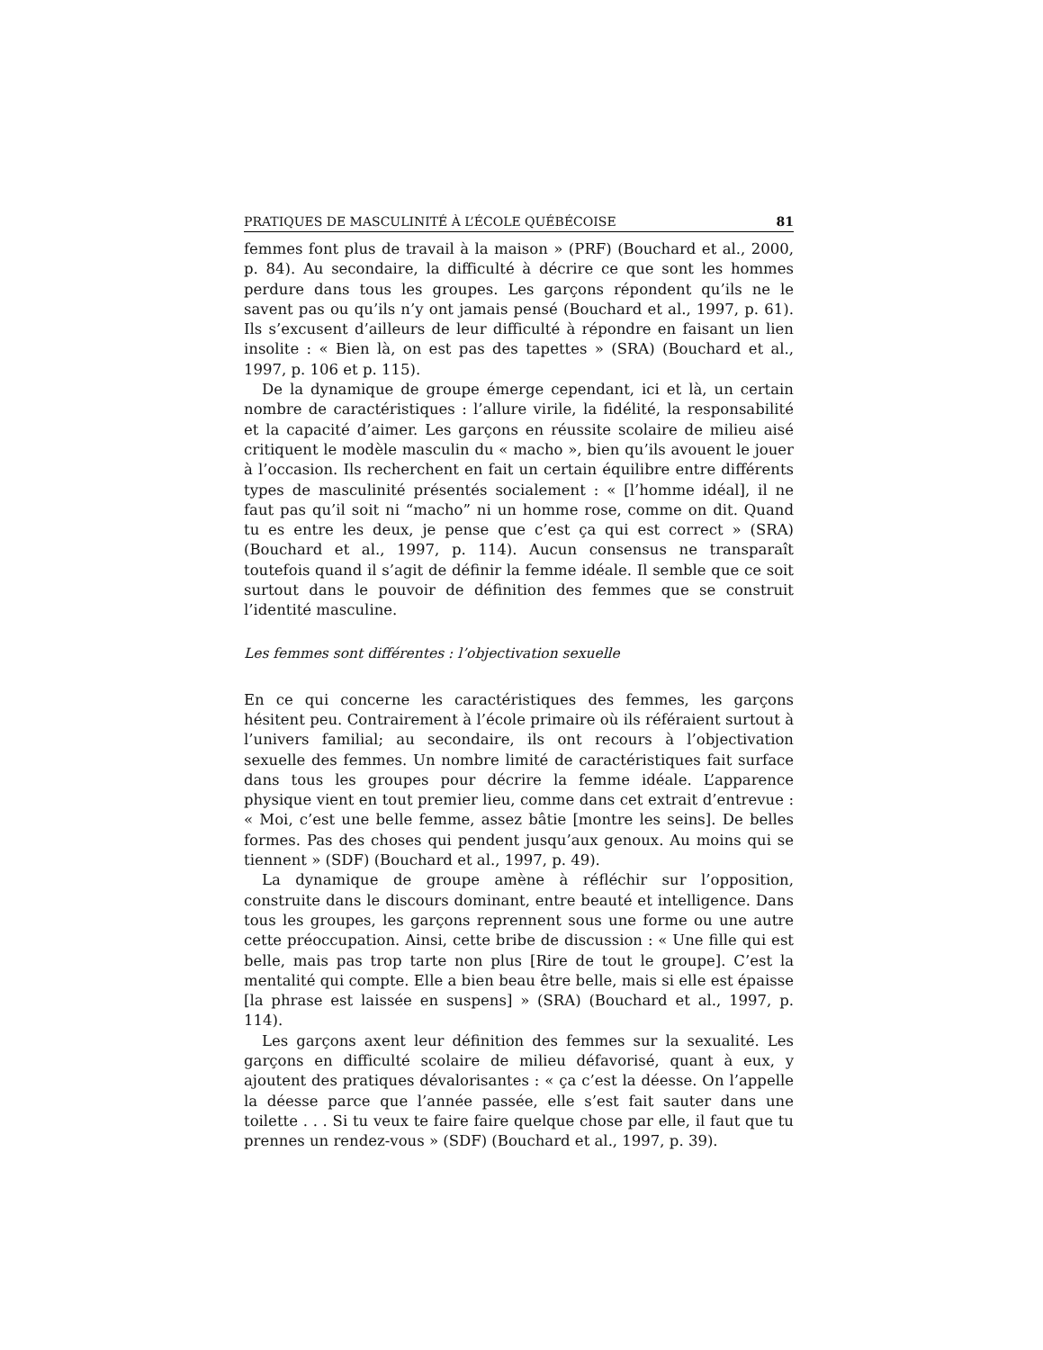PRATIQUES DE MASCULINITÉ À L’ÉCOLE QUÉBÉCOISE 81
femmes font plus de travail à la maison » (PRF) (Bouchard et al., 2000, p. 84). Au secondaire, la difficulté à décrire ce que sont les hommes perdure dans tous les groupes. Les garçons répondent qu’ils ne le savent pas ou qu’ils n’y ont jamais pensé (Bouchard et al., 1997, p. 61). Ils s’excusent d’ailleurs de leur difficulté à répondre en faisant un lien insolite : « Bien là, on est pas des tapettes » (SRA) (Bouchard et al., 1997, p. 106 et p. 115).
De la dynamique de groupe émerge cependant, ici et là, un certain nombre de caractéristiques : l’allure virile, la fidélité, la responsabilité et la capacité d’aimer. Les garçons en réussite scolaire de milieu aisé critiquent le modèle masculin du « macho », bien qu’ils avouent le jouer à l’occasion. Ils recherchent en fait un certain équilibre entre différents types de masculinité présentés socialement : « [l’homme idéal], il ne faut pas qu’il soit ni “macho” ni un homme rose, comme on dit. Quand tu es entre les deux, je pense que c’est ça qui est correct » (SRA) (Bouchard et al., 1997, p. 114). Aucun consensus ne transparaît toutefois quand il s’agit de définir la femme idéale. Il semble que ce soit surtout dans le pouvoir de définition des femmes que se construit l’identité masculine.
Les femmes sont différentes : l’objectivation sexuelle
En ce qui concerne les caractéristiques des femmes, les garçons hésitent peu. Contrairement à l’école primaire où ils référaient surtout à l’univers familial; au secondaire, ils ont recours à l’objectivation sexuelle des femmes. Un nombre limité de caractéristiques fait surface dans tous les groupes pour décrire la femme idéale. L’apparence physique vient en tout premier lieu, comme dans cet extrait d’entrevue : « Moi, c’est une belle femme, assez bâtie [montre les seins]. De belles formes. Pas des choses qui pendent jusqu’aux genoux. Au moins qui se tiennent » (SDF) (Bouchard et al., 1997, p. 49).
La dynamique de groupe amène à réfléchir sur l’opposition, construite dans le discours dominant, entre beauté et intelligence. Dans tous les groupes, les garçons reprennent sous une forme ou une autre cette préoccupation. Ainsi, cette bribe de discussion : « Une fille qui est belle, mais pas trop tarte non plus [Rire de tout le groupe]. C’est la mentalité qui compte. Elle a bien beau être belle, mais si elle est épaisse [la phrase est laissée en suspens] » (SRA) (Bouchard et al., 1997, p. 114).
Les garçons axent leur définition des femmes sur la sexualité. Les garçons en difficulté scolaire de milieu défavorisé, quant à eux, y ajoutent des pratiques dévalorisantes : « ça c’est la déesse. On l’appelle la déesse parce que l’année passée, elle s’est fait sauter dans une toilette . . . Si tu veux te faire faire quelque chose par elle, il faut que tu prennes un rendez-vous » (SDF) (Bouchard et al., 1997, p. 39).